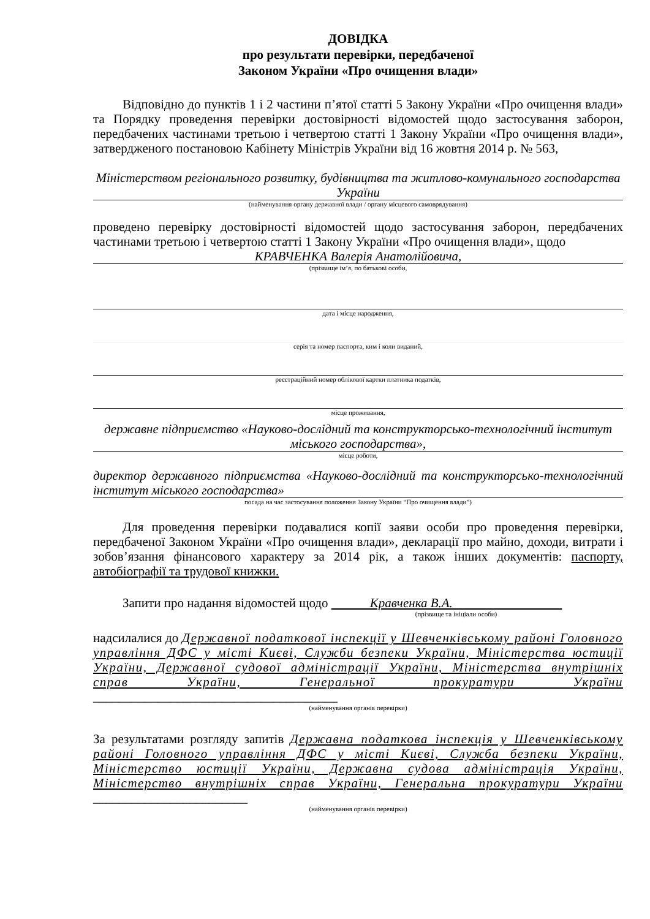ДОВІДКА
про результати перевірки, передбаченої
Законом України «Про очищення влади»
Відповідно до пунктів 1 і 2 частини п’ятої статті 5 Закону України «Про очищення влади» та Порядку проведення перевірки достовірності відомостей щодо застосування заборон, передбачених частинами третьою і четвертою статті 1 Закону України «Про очищення влади», затвердженого постановою Кабінету Міністрів України від 16 жовтня 2014 р. № 563,
Міністерством регіонального розвитку, будівництва та житлово-комунального господарства України
(найменування органу державної влади / органу місцевого самоврядування)
проведено перевірку достовірності відомостей щодо застосування заборон, передбачених частинами третьою і четвертою статті 1 Закону України «Про очищення влади», щодо
КРАВЧЕНКА Валерія Анатолійовича,
(прізвище ім’я, по батькові особи,
дата і місце народження,
серія та номер паспорта, ким і коли виданий,
реєстраційний номер облікової картки платника податків,
місце проживання,
державне підприємство «Науково-дослідний та конструкторсько-технологічний інститут міського господарства»,
місце роботи,
директор державного підприємства «Науково-дослідний та конструкторсько-технологічний інститут міського господарства»
посада на час застосування положення Закону України “Про очищення влади”)
Для проведення перевірки подавалися копії заяви особи про проведення перевірки, передбаченої Законом України «Про очищення влади», декларації про майно, доходи, витрати і зобов’язання фінансового характеру за 2014 рік, а також інших документів: паспорту, автобіографії та трудової книжки.
Запити про надання відомостей щодо Кравченка В.А.
(прізвище та ініціали особи)
надсилалися до Державної податкової інспекції у Шевченківському районі Головного управління ДФС у місті Києві, Служби безпеки України, Міністерства юстиції України, Державної судової адміністрації України, Міністерства внутрішніх справ України, Генеральної прокуратури України ______________________________________
(найменування органів перевірки)
За результатами розгляду запитів Державна податкова інспекція у Шевченківському районі Головного управління ДФС у місті Києві, Служба безпеки України, Міністерство юстиції України, Державна судова адміністрація України, Міністерство внутрішніх справ України, Генеральна прокуратури України ________________________
(найменування органів перевірки)